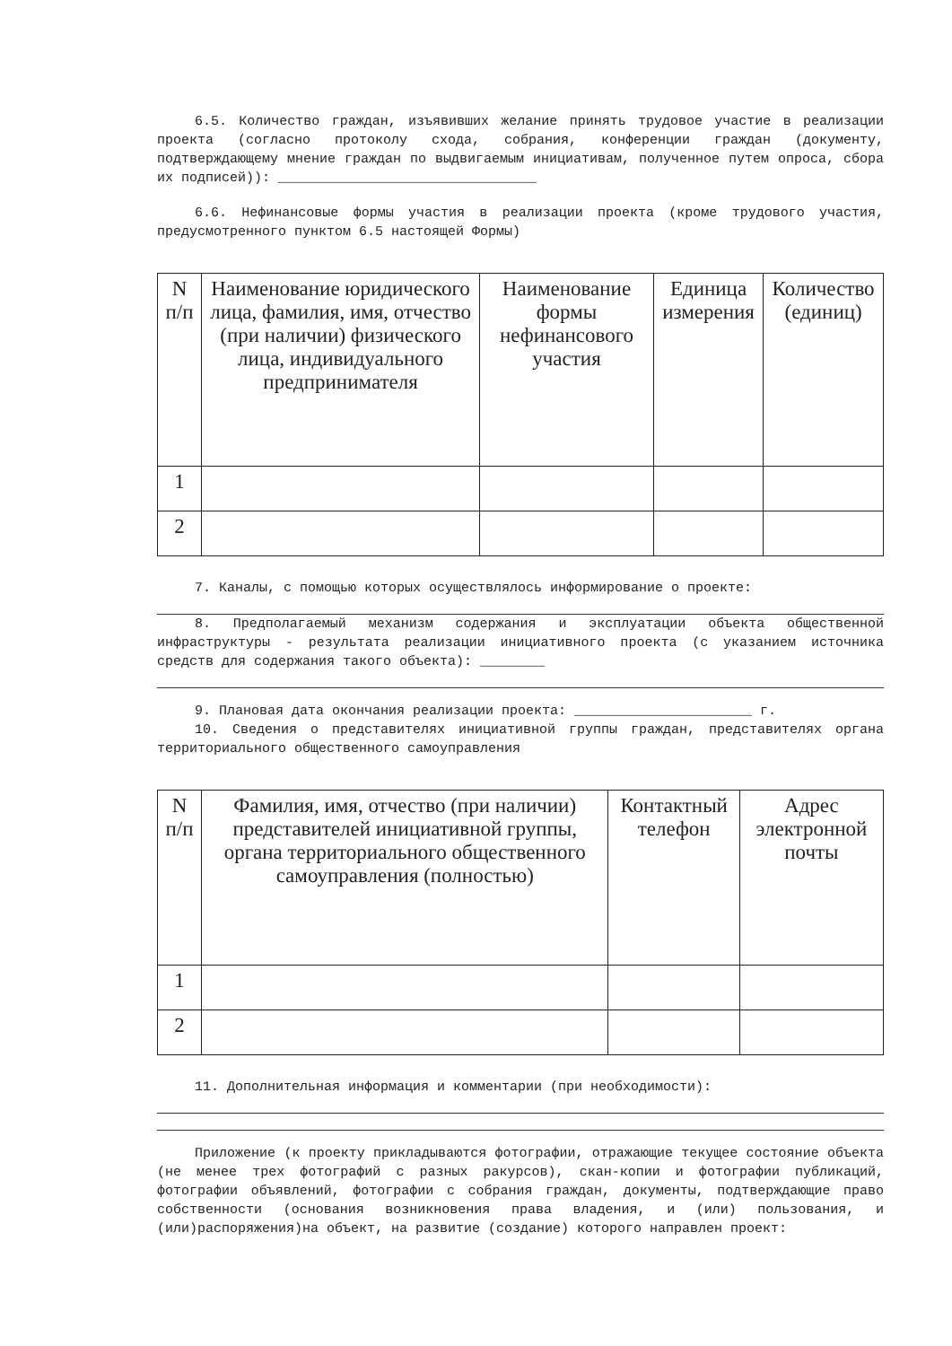6.5. Количество граждан, изъявивших желание принять трудовое участие в реализации проекта (согласно протоколу схода, собрания, конференции граждан (документу, подтверждающему мнение граждан по выдвигаемым инициативам, полученное путем опроса, сбора их подписей)): ________________________________
6.6. Нефинансовые формы участия в реализации проекта (кроме трудового участия, предусмотренного пунктом 6.5 настоящей Формы)
| N п/п | Наименование юридического лица, фамилия, имя, отчество (при наличии) физического лица, индивидуального предпринимателя | Наименование формы нефинансового участия | Единица измерения | Количество (единиц) |
| --- | --- | --- | --- | --- |
| 1 | | | | |
| 2 | | | | |
7. Каналы, с помощью которых осуществлялось информирование о проекте:
8. Предполагаемый механизм содержания и эксплуатации объекта общественной инфраструктуры - результата реализации инициативного проекта (с указанием источника средств для содержания такого объекта): ________
9. Плановая дата окончания реализации проекта: ______________________ г.
10. Сведения о представителях инициативной группы граждан, представителях органа территориального общественного самоуправления
| N п/п | Фамилия, имя, отчество (при наличии) представителей инициативной группы, органа территориального общественного самоуправления (полностью) | Контактный телефон | Адрес электронной почты |
| --- | --- | --- | --- |
| 1 | | | |
| 2 | | | |
11. Дополнительная информация и комментарии (при необходимости):
Приложение (к проекту прикладываются фотографии, отражающие текущее состояние объекта (не менее трех фотографий с разных ракурсов), скан-копии и фотографии публикаций, фотографии объявлений, фотографии с собрания граждан, документы, подтверждающие право собственности (основания возникновения права владения, и (или) пользования, и (или)распоряжения)на объект, на развитие (создание) которого направлен проект: